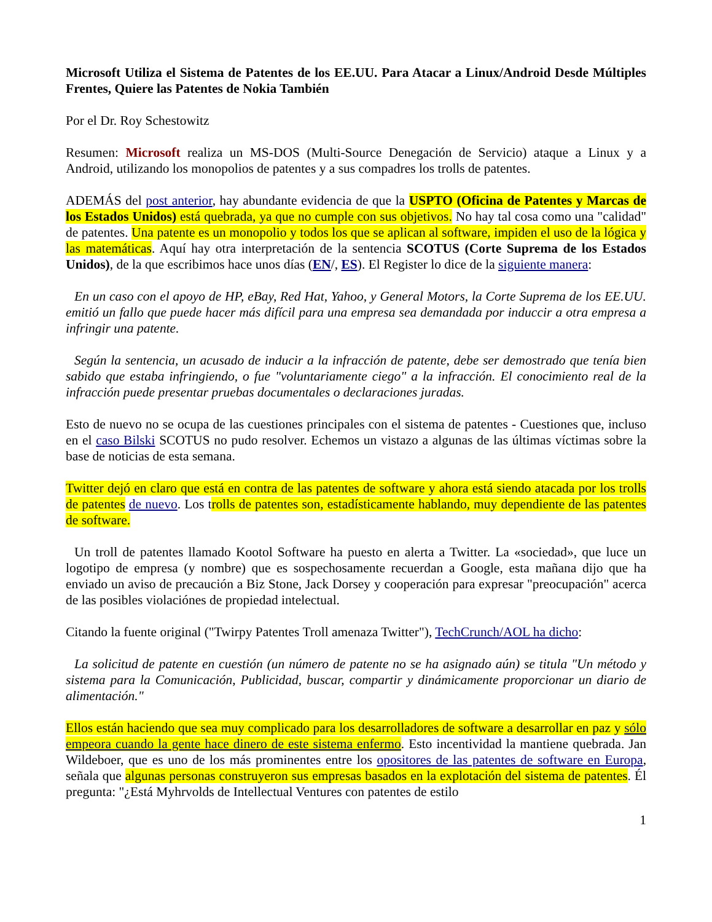Microsoft Utiliza el Sistema de Patentes de los EE.UU. Para Atacar a Linux/Android Desde Múltiples Frentes, Quiere las Patentes de Nokia También
Por el Dr. Roy Schestowitz
Resumen: Microsoft realiza un MS-DOS (Multi-Source Denegación de Servicio) ataque a Linux y a Android, utilizando los monopolios de patentes y a sus compadres los trolls de patentes.
ADEMÁS del post anterior, hay abundante evidencia de que la USPTO (Oficina de Patentes y Marcas de los Estados Unidos) está quebrada, ya que no cumple con sus objetivos. No hay tal cosa como una "calidad" de patentes. Una patente es un monopolio y todos los que se aplican al software, impiden el uso de la lógica y las matemáticas. Aquí hay otra interpretación de la sentencia SCOTUS (Corte Suprema de los Estados Unidos), de la que escribimos hace unos días (EN/, ES). El Register lo dice de la siguiente manera:
En un caso con el apoyo de HP, eBay, Red Hat, Yahoo, y General Motors, la Corte Suprema de los EE.UU. emitió un fallo que puede hacer más difícil para una empresa sea demandada por induccir a otra empresa a infringir una patente.
Según la sentencia, un acusado de inducir a la infracción de patente, debe ser demostrado que tenía bien sabido que estaba infringiendo, o fue "voluntariamente ciego" a la infracción. El conocimiento real de la infracción puede presentar pruebas documentales o declaraciones juradas.
Esto de nuevo no se ocupa de las cuestiones principales con el sistema de patentes - Cuestiones que, incluso en el caso Bilski SCOTUS no pudo resolver. Echemos un vistazo a algunas de las últimas víctimas sobre la base de noticias de esta semana.
Twitter dejó en claro que está en contra de las patentes de software y ahora está siendo atacada por los trolls de patentes de nuevo. Los trolls de patentes son, estadísticamente hablando, muy dependiente de las patentes de software.
Un troll de patentes llamado Kootol Software ha puesto en alerta a Twitter. La «sociedad», que luce un logotipo de empresa (y nombre) que es sospechosamente recuerdan a Google, esta mañana dijo que ha enviado un aviso de precaución a Biz Stone, Jack Dorsey y cooperación para expresar "preocupación" acerca de las posibles violaciónes de propiedad intelectual.
Citando la fuente original ("Twirpy Patentes Troll amenaza Twitter"), TechCrunch/AOL ha dicho:
La solicitud de patente en cuestión (un número de patente no se ha asignado aún) se titula "Un método y sistema para la Comunicación, Publicidad, buscar, compartir y dinámicamente proporcionar un diario de alimentación."
Ellos están haciendo que sea muy complicado para los desarrolladores de software a desarrollar en paz y sólo empeora cuando la gente hace dinero de este sistema enfermo. Esto incentividad la mantiene quebrada. Jan Wildeboer, que es uno de los más prominentes entre los opositores de las patentes de software en Europa, señala que algunas personas construyeron sus empresas basados en la explotación del sistema de patentes. Él pregunta: "¿Está Myhrvolds de Intellectual Ventures con patentes de estilo
1